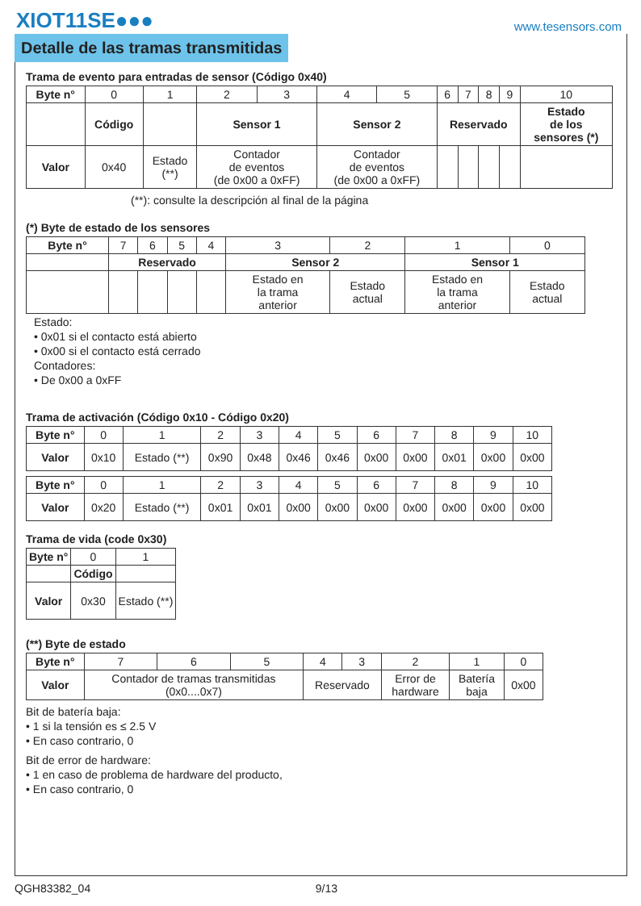XIOT11SE●●● www.tesensors.com
Detalle de las tramas transmitidas
Trama de evento para entradas de sensor (Código 0x40)
| Byte n° | 0 | 1 | 2 | 3 | 4 | 5 | 6 | 7 | 8 | 9 | 10 |
| | Código | | Sensor 1 | | Sensor 2 | | Reservado | | | | Estado de los sensores (*) |
| Valor | 0x40 | Estado (**) | Contador de eventos (de 0x00 a 0xFF) | | Contador de eventos (de 0x00 a 0xFF) | | | | | | |
(**): consulte la descripción al final de la página
(*) Byte de estado de los sensores
| Byte n° | 7 | 6 | 5 | 4 | 3 | 2 | 1 | 0 |
| | Reservado | | | | Sensor 2 | | Sensor 1 | |
| | | | | | Estado en la trama anterior | Estado actual | Estado en la trama anterior | Estado actual |
Estado:
• 0x01 si el contacto está abierto
• 0x00 si el contacto está cerrado
Contadores:
• De 0x00 a 0xFF
Trama de activación (Código 0x10 - Código 0x20)
| Byte n° | 0 | 1 | 2 | 3 | 4 | 5 | 6 | 7 | 8 | 9 | 10 |
| Valor | 0x10 | Estado (**) | 0x90 | 0x48 | 0x46 | 0x46 | 0x00 | 0x00 | 0x01 | 0x00 | 0x00 |
| Byte n° | 0 | 1 | 2 | 3 | 4 | 5 | 6 | 7 | 8 | 9 | 10 |
| Valor | 0x20 | Estado (**) | 0x01 | 0x01 | 0x00 | 0x00 | 0x00 | 0x00 | 0x00 | 0x00 | 0x00 |
Trama de vida (code 0x30)
| Byte n° | 0 | 1 |
| | Código | |
| Valor | 0x30 | Estado (**) |
(**) Byte de estado
| Byte n° | 7 | 6 | 5 | 4 | 3 | 2 | 1 | 0 |
| Valor | Contador de tramas transmitidas (0x0....0x7) | | | Reservado | | Error de hardware | Batería baja | 0x00 |
Bit de batería baja:
• 1 si la tensión es ≤ 2.5 V
• En caso contrario, 0
Bit de error de hardware:
• 1 en caso de problema de hardware del producto,
• En caso contrario, 0
QGH83382_04 9/13